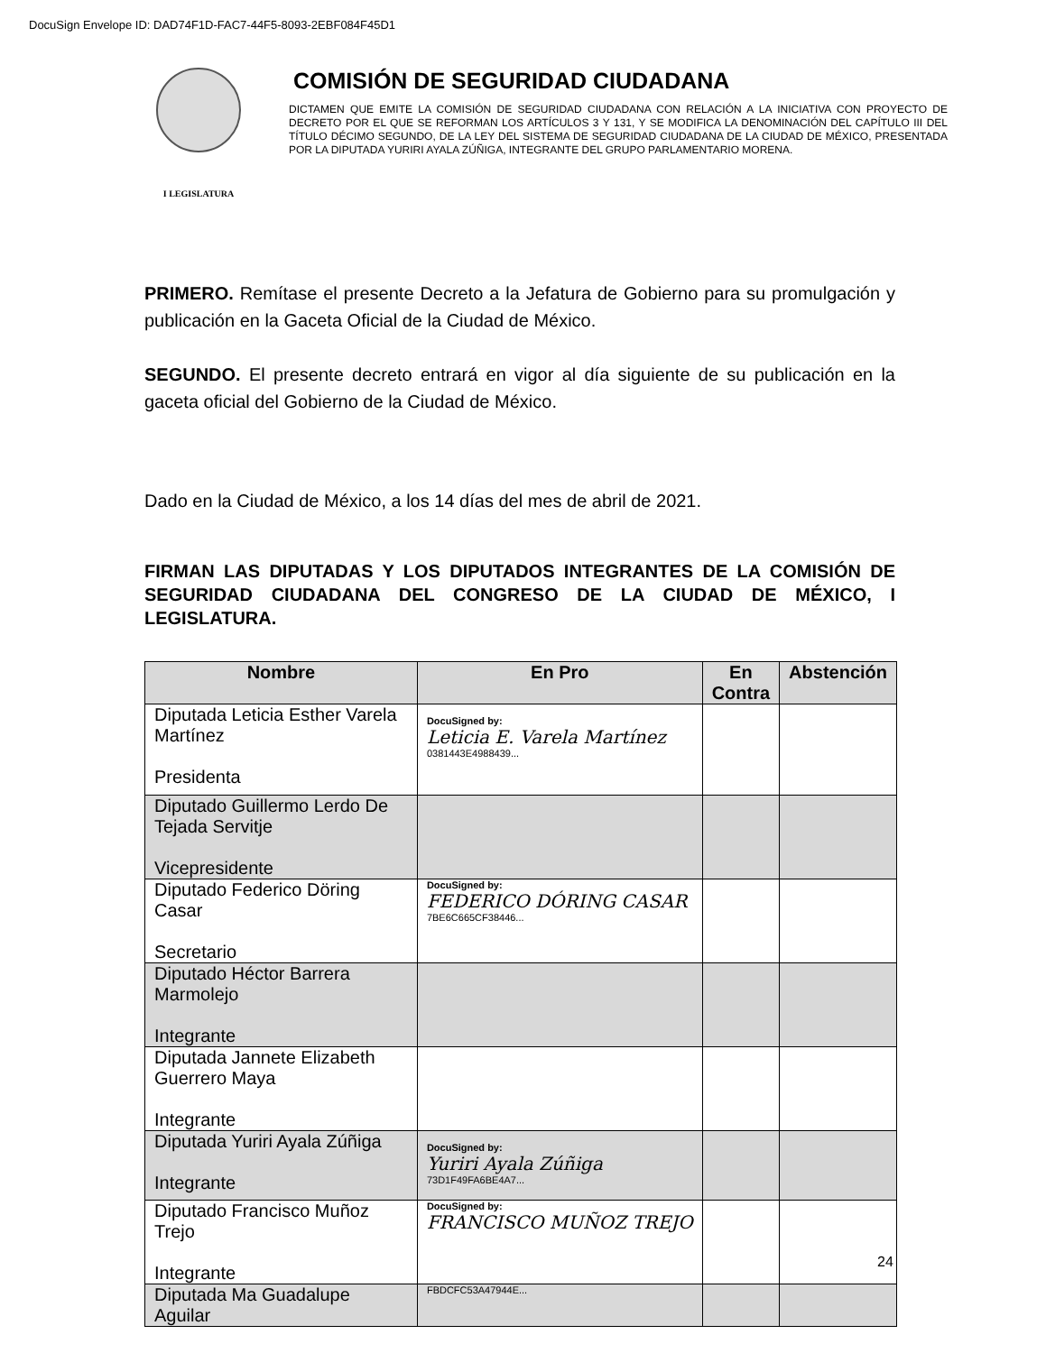DocuSign Envelope ID: DAD74F1D-FAC7-44F5-8093-2EBF084F45D1
I LEGISLATURA
COMISIÓN DE SEGURIDAD CIUDADANA
DICTAMEN QUE EMITE LA COMISIÓN DE SEGURIDAD CIUDADANA CON RELACIÓN A LA INICIATIVA CON PROYECTO DE DECRETO POR EL QUE SE REFORMAN LOS ARTÍCULOS 3 Y 131, Y SE MODIFICA LA DENOMINACIÓN DEL CAPÍTULO III DEL TÍTULO DÉCIMO SEGUNDO, DE LA LEY DEL SISTEMA DE SEGURIDAD CIUDADANA DE LA CIUDAD DE MÉXICO, PRESENTADA POR LA DIPUTADA YURIRI AYALA ZÚÑIGA, INTEGRANTE DEL GRUPO PARLAMENTARIO MORENA.
PRIMERO. Remítase el presente Decreto a la Jefatura de Gobierno para su promulgación y publicación en la Gaceta Oficial de la Ciudad de México.
SEGUNDO. El presente decreto entrará en vigor al día siguiente de su publicación en la gaceta oficial del Gobierno de la Ciudad de México.
Dado en la Ciudad de México, a los 14 días del mes de abril de 2021.
FIRMAN LAS DIPUTADAS Y LOS DIPUTADOS INTEGRANTES DE LA COMISIÓN DE SEGURIDAD CIUDADANA DEL CONGRESO DE LA CIUDAD DE MÉXICO, I LEGISLATURA.
| Nombre | En Pro | En Contra | Abstención |
| --- | --- | --- | --- |
| Diputada Leticia Esther Varela Martínez Presidenta | DocuSigned by: Leticia E. Varela Martínez 0381443E4988439... | | |
| Diputado Guillermo Lerdo De Tejada Servitje Vicepresidente | | | |
| Diputado Federico Döring Casar Secretario | DocuSigned by: FEDERICO DÓRING CASAR 7BE6C665CF38446... | | |
| Diputado Héctor Barrera Marmolejo Integrante | | | |
| Diputada Jannete Elizabeth Guerrero Maya Integrante | | | |
| Diputada Yuriri Ayala Zúñiga Integrante | DocuSigned by: Yuriri Ayala Zúñiga 73D1F49FA6BE4A7... | | |
| Diputado Francisco Muñoz Trejo Integrante | DocuSigned by: FRANCISCO MUÑOZ TREJO | | |
| Diputada Ma Guadalupe Aguilar | FBDCFC53A47944E... | | |
24